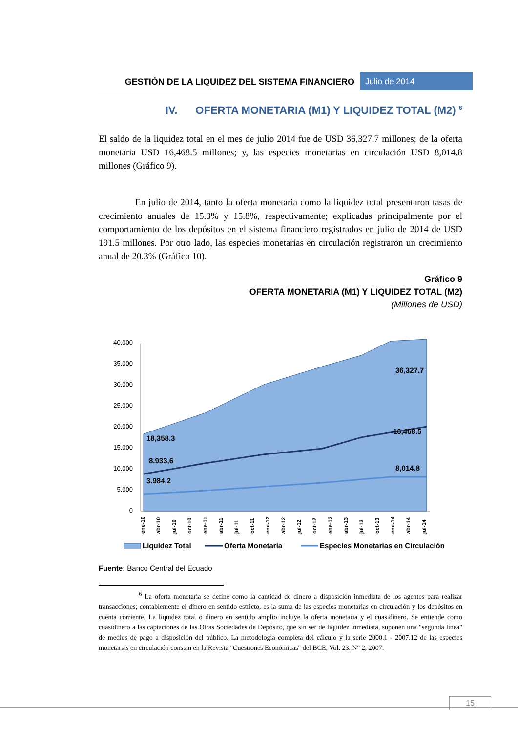GESTIÓN DE LA LIQUIDEZ DEL SISTEMA FINANCIERO
Julio de 2014
IV. OFERTA MONETARIA (M1) Y LIQUIDEZ TOTAL (M2) <sup>6</sup>
El saldo de la liquidez total en el mes de julio 2014 fue de USD 36,327.7 millones; de la oferta monetaria USD 16,468.5 millones; y, las especies monetarias en circulación USD 8,014.8 millones (Gráfico 9).
En julio de 2014, tanto la oferta monetaria como la liquidez total presentaron tasas de crecimiento anuales de 15.3% y 15.8%, respectivamente; explicadas principalmente por el comportamiento de los depósitos en el sistema financiero registrados en julio de 2014 de USD 191.5 millones. Por otro lado, las especies monetarias en circulación registraron un crecimiento anual de 20.3% (Gráfico 10).
Gráfico 9
OFERTA MONETARIA (M1) Y LIQUIDEZ TOTAL (M2)
(Millones de USD)
40.000
35.000
30.000
25.000
20.000
15.000
10.000
5.000
0
36,327.7
16,468.5
18,358.3
8.933,6
8,014.8
3.984,2
ene-10
abr-10
jul-10
oct-10
ene-11
abr-11
jul-11
oct-11
ene-12
abr-12
jul-12
oct-12
ene-13
abr-13
jul-13
oct-13
ene-14
abr-14
jul-14
Liquidez Total
Oferta Monetaria
Especies Monetarias en Circulación
Fuente: Banco Central del Ecuado
<sup>6</sup> La oferta monetaria se define como la cantidad de dinero a disposición inmediata de los agentes para realizar transacciones; contablemente el dinero en sentido estricto, es la suma de las especies monetarias en circulación y los depósitos en cuenta corriente. La liquidez total o dinero en sentido amplio incluye la oferta monetaria y el cuasidinero. Se entiende como cuasidinero a las captaciones de las Otras Sociedades de Depósito, que sin ser de liquidez inmediata, suponen una "segunda línea" de medios de pago a disposición del público. La metodología completa del cálculo y la serie 2000.1 - 2007.12 de las especies monetarias en circulación constan en la Revista "Cuestiones Económicas" del BCE, Vol. 23. N° 2, 2007.
15